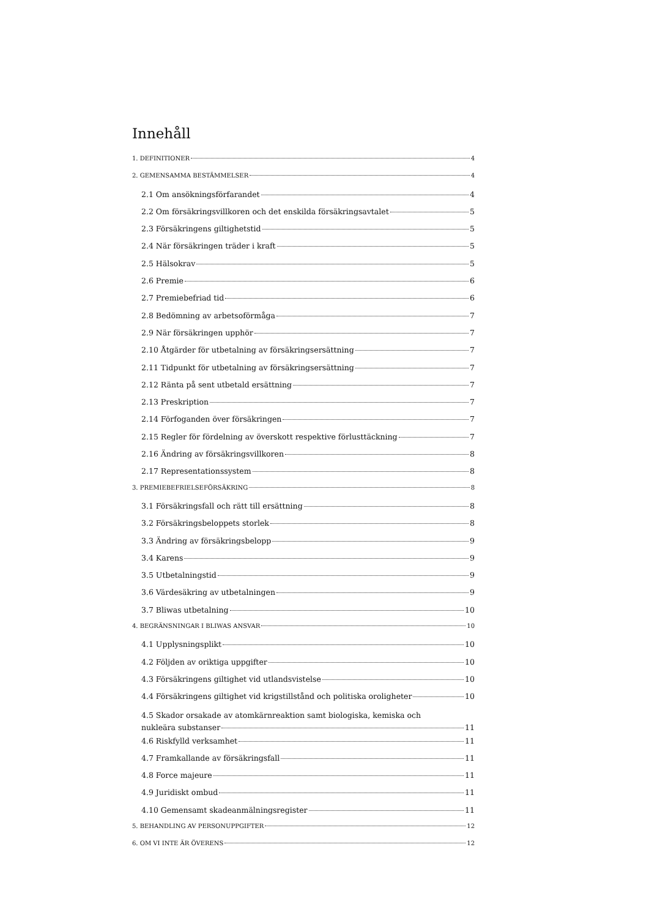Innehåll
1. DEFINITIONER 4
2. GEMENSAMMA BESTÄMMELSER 4
2.1 Om ansökningsförfarandet 4
2.2 Om försäkringsvillkoren och det enskilda försäkringsavtalet 5
2.3 Försäkringens giltighetstid 5
2.4 När försäkringen träder i kraft 5
2.5 Hälsokrav 5
2.6 Premie 6
2.7 Premiebefriad tid 6
2.8 Bedömning av arbetsoförmåga 7
2.9 När försäkringen upphör 7
2.10 Åtgärder för utbetalning av försäkringsersättning 7
2.11 Tidpunkt för utbetalning av försäkringsersättning 7
2.12 Ränta på sent utbetald ersättning 7
2.13 Preskription 7
2.14 Förfoganden över försäkringen 7
2.15 Regler för fördelning av överskott respektive förlusttäckning 7
2.16 Ändring av försäkringsvillkoren 8
2.17 Representationssystem 8
3. PREMIEBEFRIELSEFÖRSÄKRING 8
3.1 Försäkringsfall och rätt till ersättning 8
3.2 Försäkringsbeloppets storlek 8
3.3 Ändring av försäkringsbelopp 9
3.4 Karens 9
3.5 Utbetalningstid 9
3.6 Värdesäkring av utbetalningen 9
3.7 Bliwas utbetalning 10
4. BEGRÄNSNINGAR I BLIWAS ANSVAR 10
4.1 Upplysningsplikt 10
4.2 Följden av oriktiga uppgifter 10
4.3 Försäkringens giltighet vid utlandsvistelse 10
4.4 Försäkringens giltighet vid krigstillstånd och politiska oroligheter 10
4.5 Skador orsakade av atomkärnreaktion samt biologiska, kemiska och
nukleära substanser 11
4.6 Riskfylld verksamhet 11
4.7 Framkallande av försäkringsfall 11
4.8 Force majeure 11
4.9 Juridiskt ombud 11
4.10 Gemensamt skadeanmälningsregister 11
5. BEHANDLING AV PERSONUPPGIFTER 12
6. OM VI INTE ÄR ÖVERENS 12